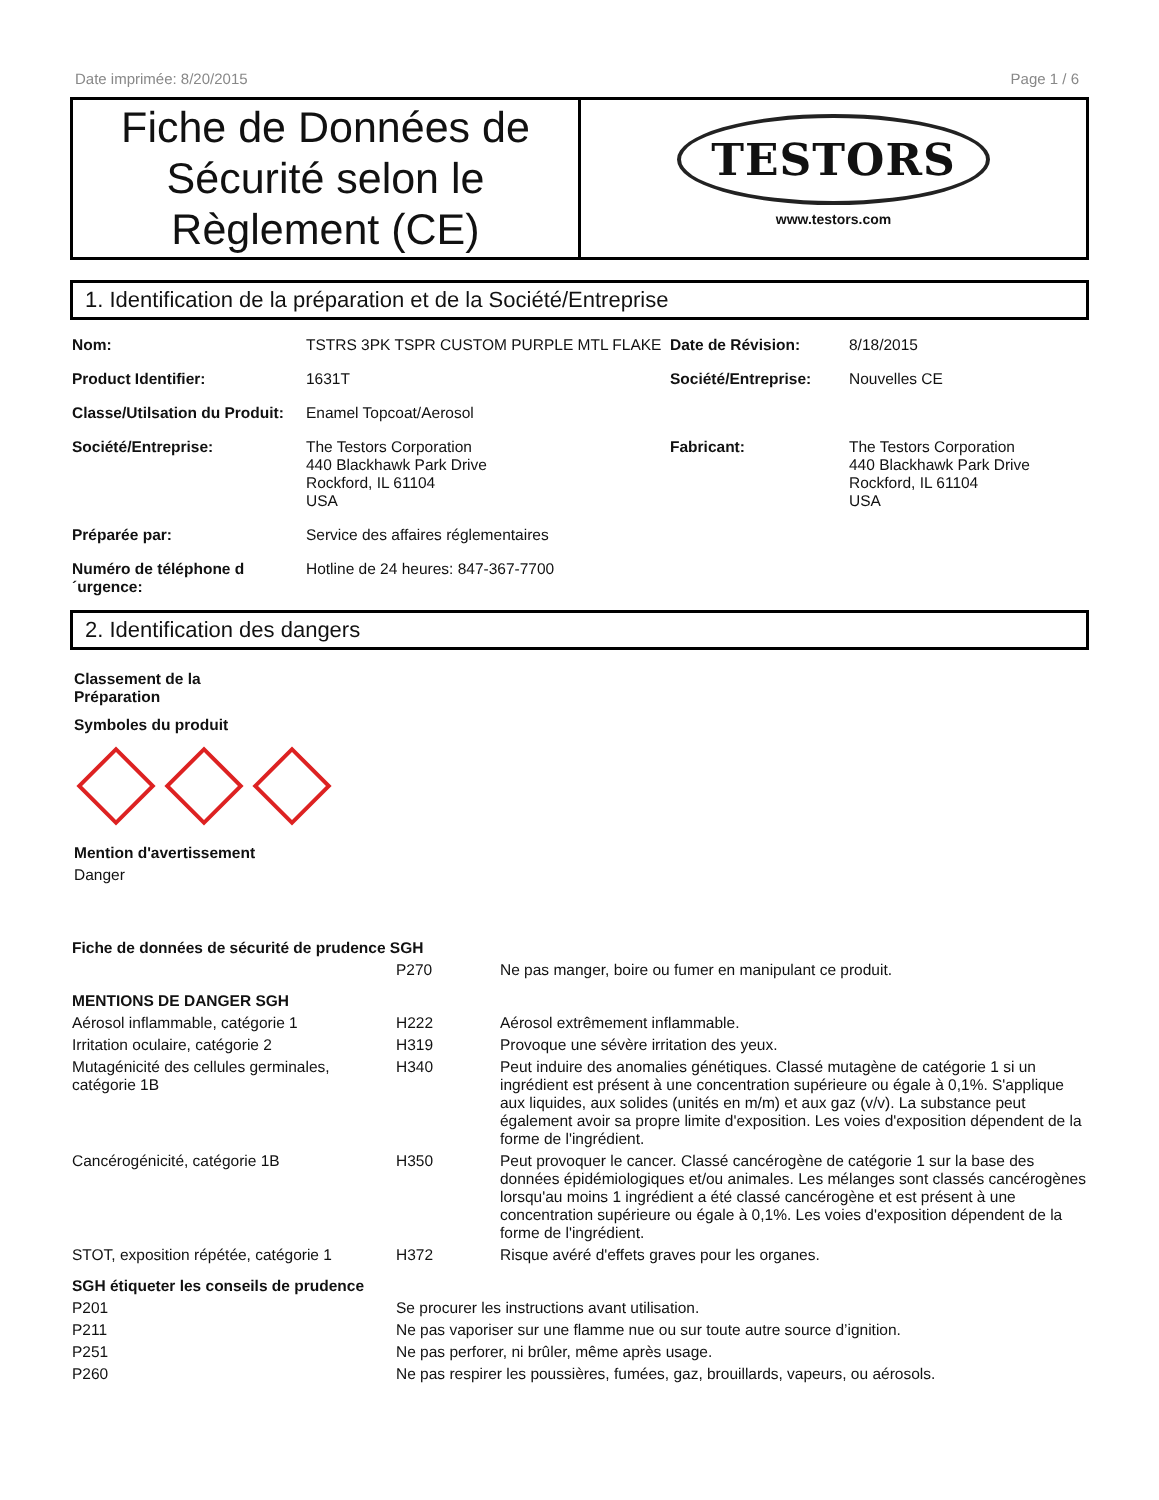Date imprimée: 8/20/2015 Page 1 / 6
Fiche de Données de Sécurité selon le Règlement (CE)
TESTORS
www.testors.com
1. Identification de la préparation et de la Société/Entreprise
| Nom: | TSTRS 3PK TSPR CUSTOM PURPLE MTL FLAKE | Date de Révision: | 8/18/2015 |
| Product Identifier: | 1631T | Société/Entreprise: | Nouvelles CE |
| Classe/Utilsation du Produit: | Enamel Topcoat/Aerosol | | |
| Société/Entreprise: | The Testors Corporation 440 Blackhawk Park Drive Rockford, IL 61104 USA | Fabricant: | The Testors Corporation 440 Blackhawk Park Drive Rockford, IL 61104 USA |
| Préparée par: | Service des affaires réglementaires | | |
| Numéro de téléphone d ´urgence: | Hotline de 24 heures: 847-367-7700 | | |
2. Identification des dangers
Classement de la
Préparation
Symboles du produit
Mention d'avertissement
Danger
| Fiche de données de sécurité de prudence SGH | | |
| | P270 | Ne pas manger, boire ou fumer en manipulant ce produit. |
| MENTIONS DE DANGER SGH | | |
| Aérosol inflammable, catégorie 1 | H222 | Aérosol extrêmement inflammable. |
| Irritation oculaire, catégorie 2 | H319 | Provoque une sévère irritation des yeux. |
| Mutagénicité des cellules germinales, catégorie 1B | H340 | Peut induire des anomalies génétiques. Classé mutagène de catégorie 1 si un ingrédient est présent à une concentration supérieure ou égale à 0,1%. S'applique aux liquides, aux solides (unités en m/m) et aux gaz (v/v). La substance peut également avoir sa propre limite d'exposition. Les voies d'exposition dépendent de la forme de l'ingrédient. |
| Cancérogénicité, catégorie 1B | H350 | Peut provoquer le cancer. Classé cancérogène de catégorie 1 sur la base des données épidémiologiques et/ou animales. Les mélanges sont classés cancérogènes lorsqu'au moins 1 ingrédient a été classé cancérogène et est présent à une concentration supérieure ou égale à 0,1%. Les voies d'exposition dépendent de la forme de l'ingrédient. |
| STOT, exposition répétée, catégorie 1 | H372 | Risque avéré d'effets graves pour les organes. |
| SGH étiqueter les conseils de prudence | | |
| P201 | Se procurer les instructions avant utilisation. | |
| P211 | Ne pas vaporiser sur une flamme nue ou sur toute autre source d’ignition. | |
| P251 | Ne pas perforer, ni brûler, même après usage. | |
| P260 | Ne pas respirer les poussières, fumées, gaz, brouillards, vapeurs, ou aérosols. | |